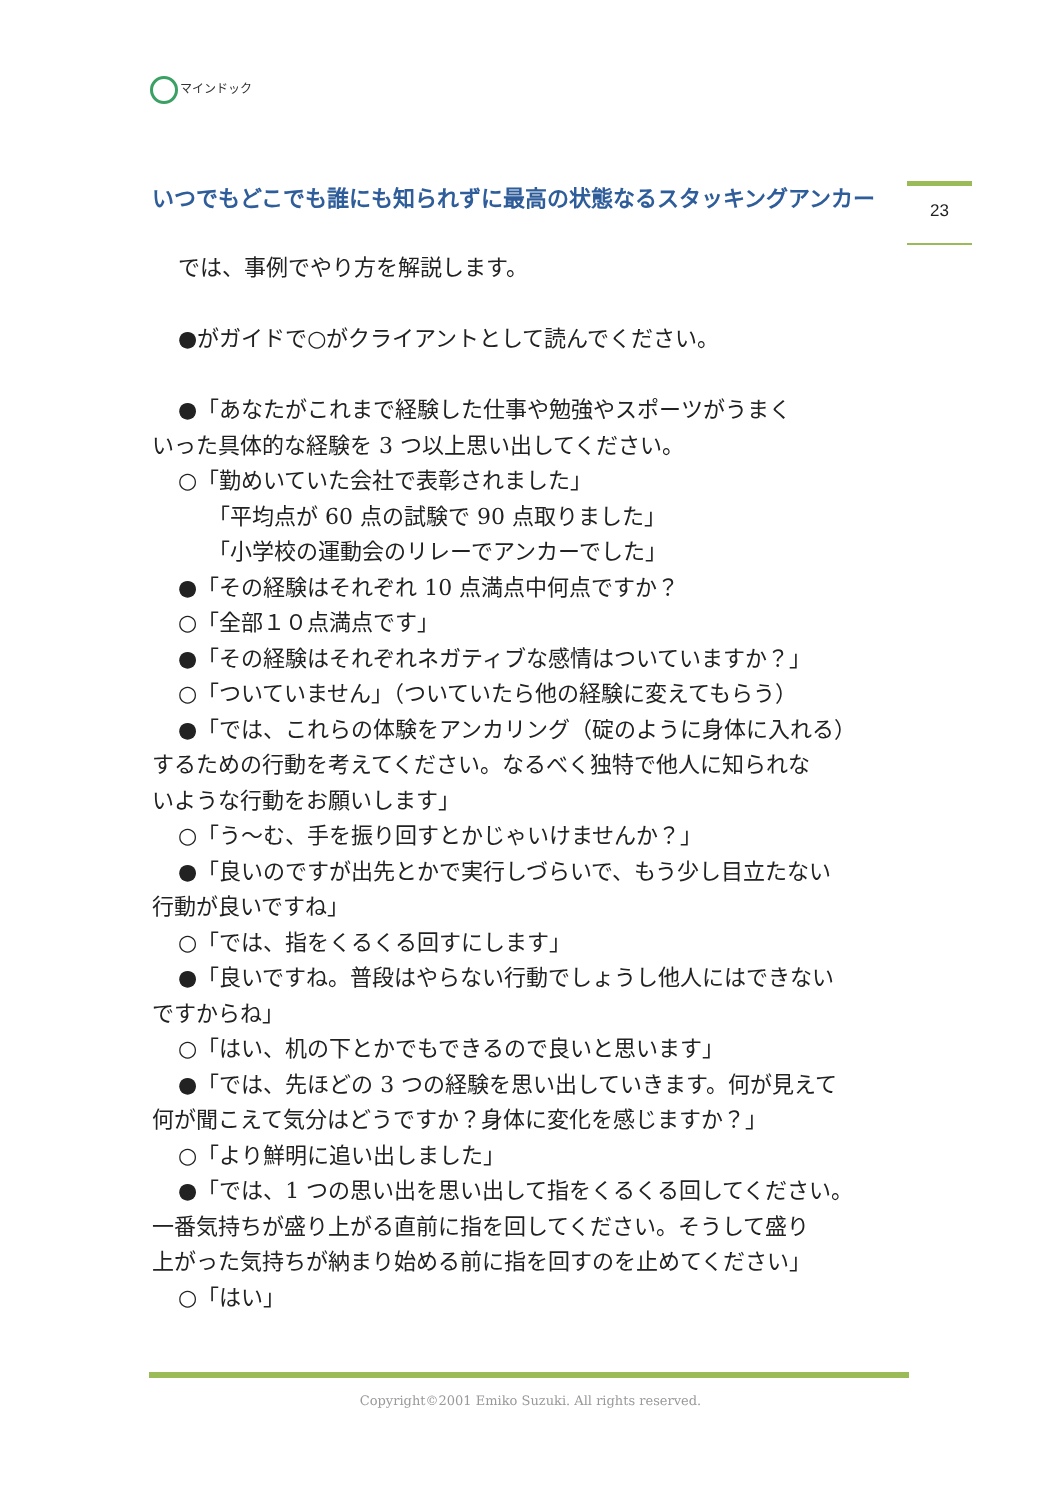マインドック
いつでもどこでも誰にも知られずに最高の状態なるスタッキングアンカー 23
では、事例でやり方を解説します。
●がガイドで○がクライアントとして読んでください。
●「あなたがこれまで経験した仕事や勉強やスポーツがうまく
いった具体的な経験を 3 つ以上思い出してください。
○「勤めいていた会社で表彰されました」
「平均点が 60 点の試験で 90 点取りました」
「小学校の運動会のリレーでアンカーでした」
●「その経験はそれぞれ 10 点満点中何点ですか？
○「全部１０点満点です」
●「その経験はそれぞれネガティブな感情はついていますか？」
○「ついていません」（ついていたら他の経験に変えてもらう）
●「では、これらの体験をアンカリング（碇のように身体に入れる）
するための行動を考えてください。なるべく独特で他人に知られな
いような行動をお願いします」
○「う～む、手を振り回すとかじゃいけませんか？」
●「良いのですが出先とかで実行しづらいで、もう少し目立たない
行動が良いですね」
○「では、指をくるくる回すにします」
●「良いですね。普段はやらない行動でしょうし他人にはできない
ですからね」
○「はい、机の下とかでもできるので良いと思います」
●「では、先ほどの 3 つの経験を思い出していきます。何が見えて
何が聞こえて気分はどうですか？身体に変化を感じますか？」
○「より鮮明に追い出しました」
●「では、1 つの思い出を思い出して指をくるくる回してください。
一番気持ちが盛り上がる直前に指を回してください。そうして盛り
上がった気持ちが納まり始める前に指を回すのを止めてください」
○「はい」
Copyright©2001 Emiko Suzuki. All rights reserved.